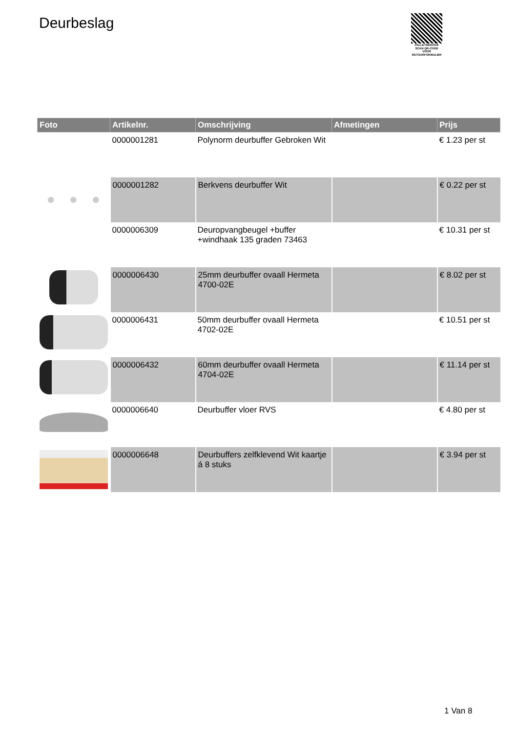Deurbeslag
PALLETSERVICE
SCAN QR-CODE VOOR RETOURFORMULIER
| Foto | Artikelnr. | Omschrijving | Afmetingen | Prijs |
| --- | --- | --- | --- | --- |
| | 0000001281 | Polynorm deurbuffer Gebroken Wit | | € 1.23 per st |
| | 0000001282 | Berkvens deurbuffer Wit | | € 0.22 per st |
| | 0000006309 | Deuropvangbeugel +buffer +windhaak 135 graden 73463 | | € 10.31 per st |
| | 0000006430 | 25mm deurbuffer ovaall Hermeta 4700-02E | | € 8.02 per st |
| | 0000006431 | 50mm deurbuffer ovaall Hermeta 4702-02E | | € 10.51 per st |
| | 0000006432 | 60mm deurbuffer ovaall Hermeta 4704-02E | | € 11.14 per st |
| | 0000006640 | Deurbuffer vloer RVS | | € 4.80 per st |
| | 0000006648 | Deurbuffers zelfklevend Wit kaartje á 8 stuks | | € 3.94 per st |
1 Van 8